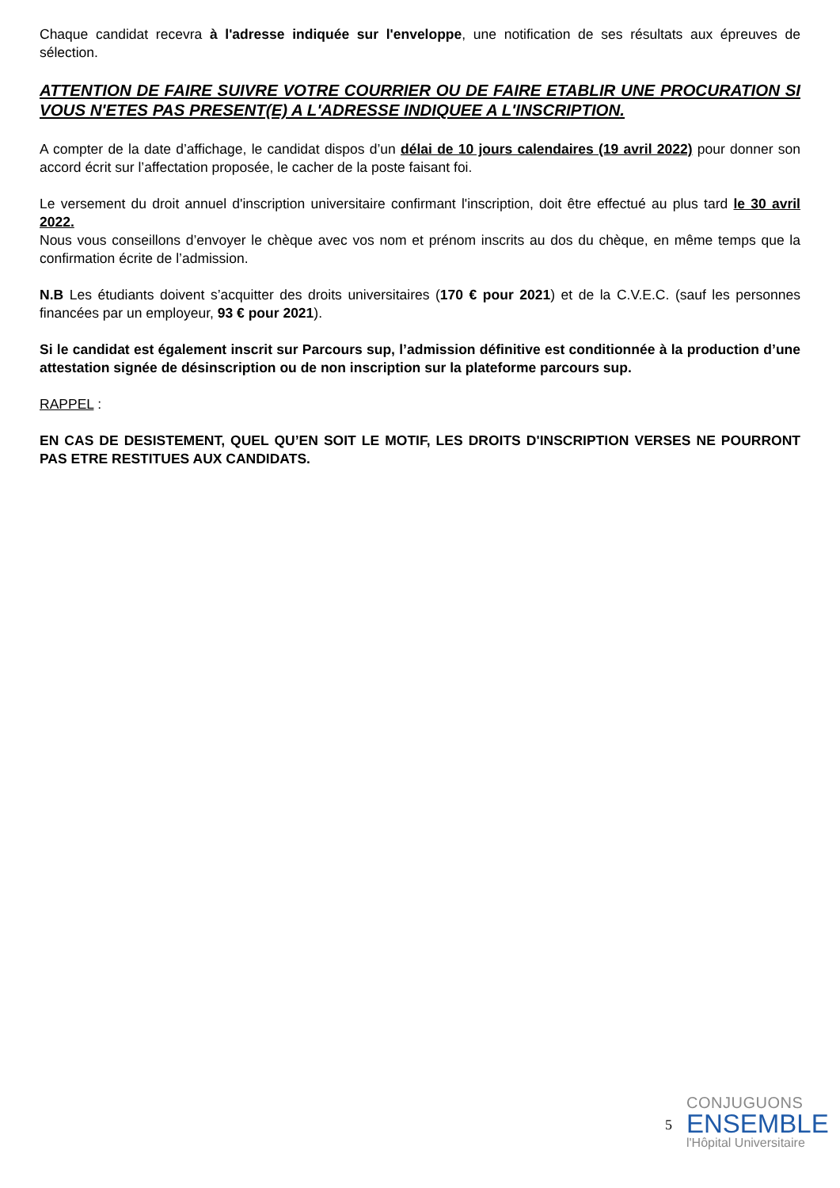Chaque candidat recevra à l'adresse indiquée sur l'enveloppe, une notification de ses résultats aux épreuves de sélection.
ATTENTION DE FAIRE SUIVRE VOTRE COURRIER OU DE FAIRE ETABLIR UNE PROCURATION SI VOUS N'ETES PAS PRESENT(E) A L'ADRESSE INDIQUEE A L'INSCRIPTION.
A compter de la date d’affichage, le candidat dispos d’un délai de 10 jours calendaires (19 avril 2022) pour donner son accord écrit sur l’affectation proposée, le cacher de la poste faisant foi.
Le versement du droit annuel d'inscription universitaire confirmant l'inscription, doit être effectué au plus tard le 30 avril 2022.
Nous vous conseillons d’envoyer le chèque avec vos nom et prénom inscrits au dos du chèque, en même temps que la confirmation écrite de l’admission.
N.B Les étudiants doivent s’acquitter des droits universitaires (170 € pour 2021) et de la C.V.E.C. (sauf les personnes financées par un employeur, 93 € pour 2021).
Si le candidat est également inscrit sur Parcours sup, l’admission définitive est conditionnée à la production d’une attestation signée de désinscription ou de non inscription sur la plateforme parcours sup.
RAPPEL :
EN CAS DE DESISTEMENT, QUEL QU’EN SOIT LE MOTIF, LES DROITS D'INSCRIPTION VERSES NE POURRONT PAS ETRE RESTITUES AUX CANDIDATS.
5
CONJUGUONS
ENSEMBLE
l'Hôpital Universitaire